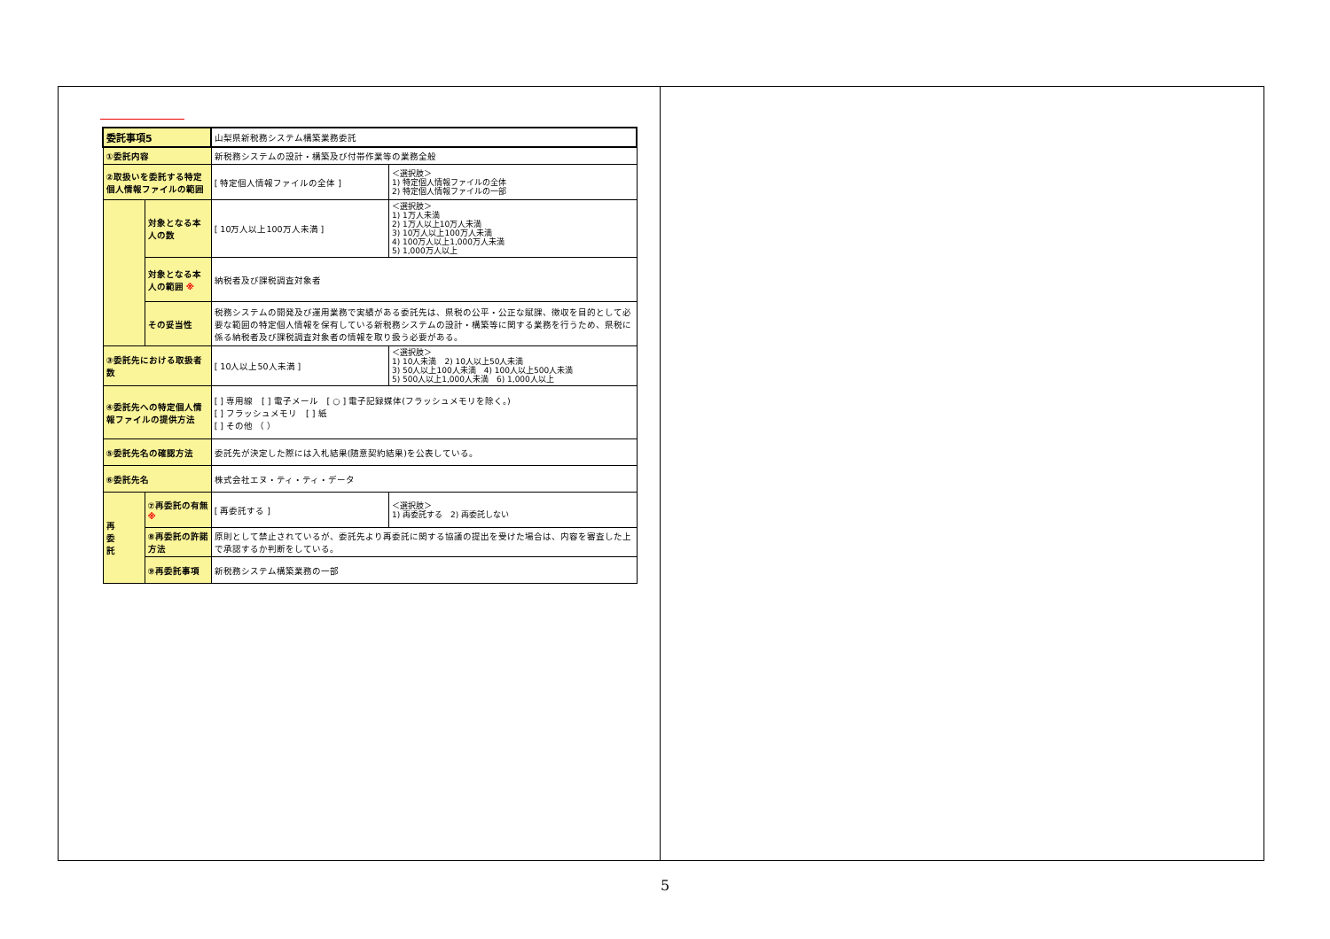| 委託事項5 | | 山梨県新税務システム構築業務委託 | |
| ①委託内容 | | 新税務システムの設計・構築及び付帯作業等の業務全般 | |
| ②取扱いを委託する特定個人情報ファイルの範囲 | | [ 特定個人情報ファイルの全体 ] | ＜選択肢＞ 1) 特定個人情報ファイルの全体 2) 特定個人情報ファイルの一部 |
| | 対象となる本人の数 | [ 10万人以上100万人未満 ] | ＜選択肢＞ 1) 1万人未満 2) 1万人以上10万人未満 3) 10万人以上100万人未満 4) 100万人以上1,000万人未満 5) 1,000万人以上 |
| | 対象となる本人の範囲 ※ | 納税者及び課税調査対象者 | |
| | その妥当性 | 税務システムの開発及び運用業務で実績がある委託先は、県税の公平・公正な賦課、徴収を目的として必要な範囲の特定個人情報を保有している新税務システムの設計・構築等に関する業務を行うため、県税に係る納税者及び課税調査対象者の情報を取り扱う必要がある。 | |
| ③委託先における取扱者数 | | [ 10人以上50人未満 ] | ＜選択肢＞ 1) 10人未満 2) 10人以上50人未満 3) 50人以上100人未満 4) 100人以上500人未満 5) 500人以上1,000人未満 6) 1,000人以上 |
| ④委託先への特定個人情報ファイルの提供方法 | | [ ] 専用線 [ ] 電子メール [ ○ ] 電子記録媒体(フラッシュメモリを除く。) [ ] フラッシュメモリ [ ] 紙 [ ] その他 （ ） | |
| ⑤委託先名の確認方法 | | 委託先が決定した際には入札結果(随意契約結果)を公表している。 | |
| ⑥委託先名 | | 株式会社エヌ・ティ・ティ・データ | |
| 再 委 託 | ⑦再委託の有無 ※ | [ 再委託する ] | ＜選択肢＞ 1) 再委託する 2) 再委託しない |
| | ⑧再委託の許諾方法 | 原則として禁止されているが、委託先より再委託に関する協議の提出を受けた場合は、内容を審査した上で承認するか判断をしている。 | |
| | ⑨再委託事項 | 新税務システム構築業務の一部 | |
5